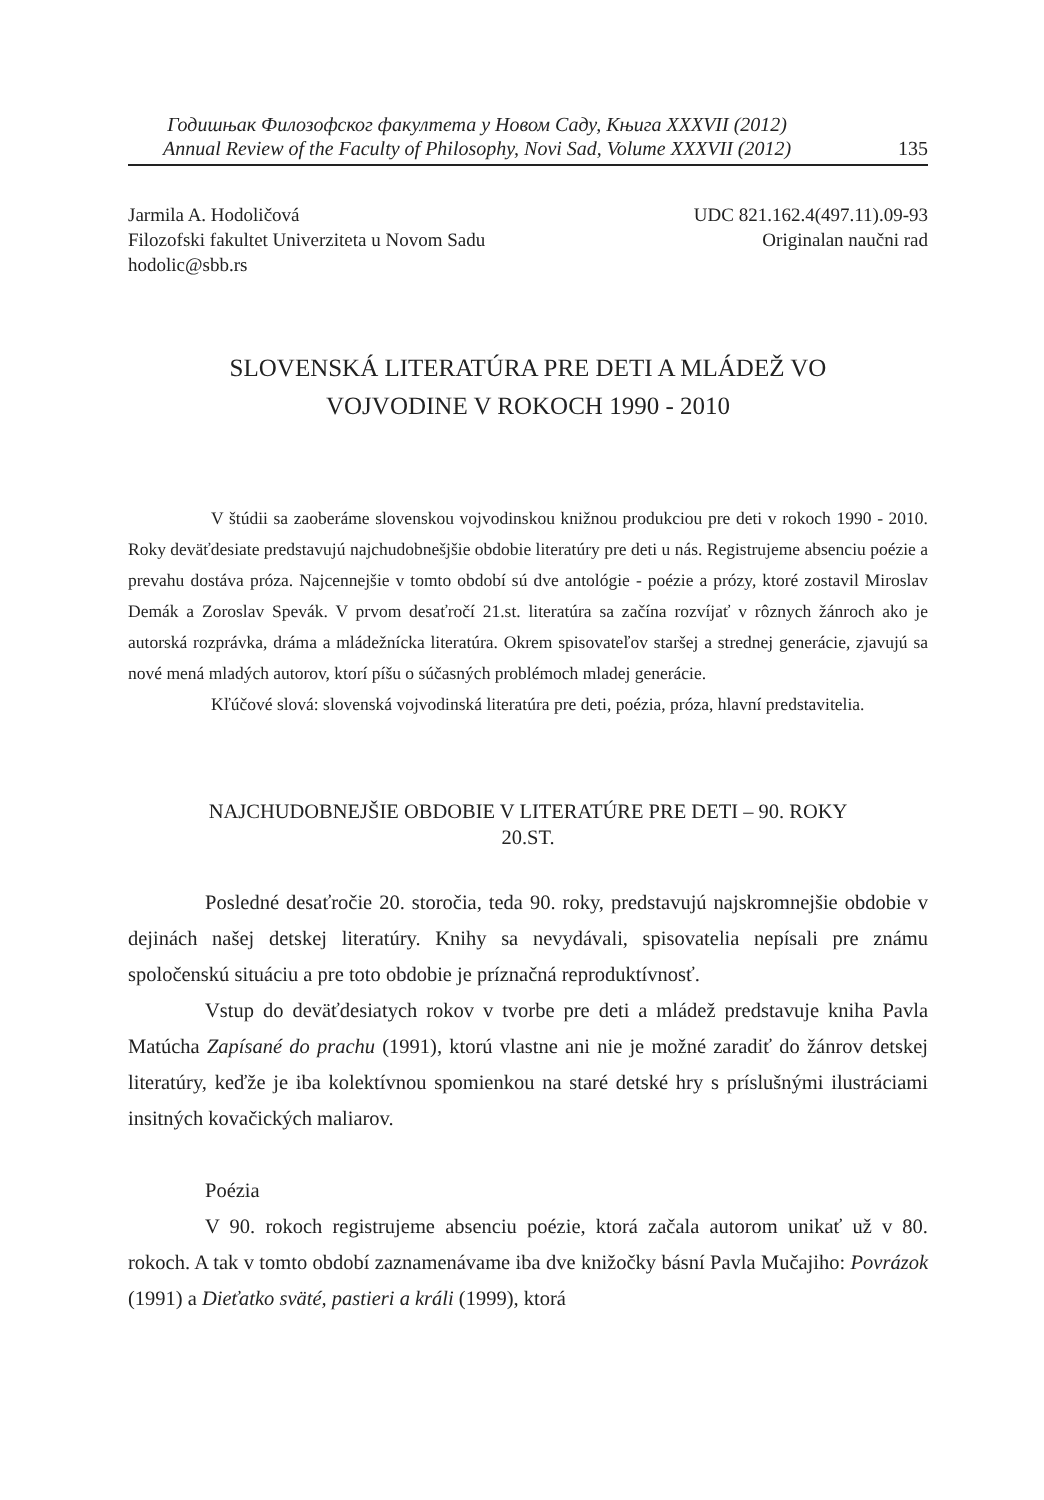Годишњак Филозофског факултета у Новом Саду, Књига XXXVII (2012)
Annual Review of the Faculty of Philosophy, Novi Sad, Volume XXXVII (2012)
135
Jarmila A. Hodoličová
Filozofski fakultet Univerziteta u Novom Sadu
hodolic@sbb.rs
UDC 821.162.4(497.11).09-93
Originalan naučni rad
SLOVENSKÁ LITERATÚRA PRE DETI A MLÁDEŽ VO
VOJVODINE V ROKOCH 1990 - 2010
V štúdii sa zaoberáme slovenskou vojvodinskou knižnou produkciou pre deti v rokoch 1990 - 2010. Roky deväťdesiate predstavujú najchudobnešjšie obdobie literatúry pre deti u nás. Registrujeme absenciu poézie a prevahu dostáva próza. Najcennejšie v tomto období sú dve antológie - poézie a prózy, ktoré zostavil Miroslav Demák a Zoroslav Spevák. V prvom desaťročí 21.st. literatúra sa začína rozvíjať v rôznych žánroch ako je autorská rozprávka, dráma a mládežnícka literatúra. Okrem spisovateľov staršej a strednej generácie, zjavujú sa nové mená mladých autorov, ktorí píšu o súčasných problémoch mladej generácie.
Kľúčové slová: slovenská vojvodinská literatúra pre deti, poézia, próza, hlavní predstavitelia.
NAJCHUDOBNEJŠIE OBDOBIE V LITERATÚRE PRE DETI – 90. ROKY
20.ST.
Posledné desaťročie 20. storočia, teda 90. roky, predstavujú najskromnejšie obdobie v dejinách našej detskej literatúry. Knihy sa nevydávali, spisovatelia nepísali pre známu spoločenskú situáciu a pre toto obdobie je príznačná reproduktívnosť.
Vstup do deväťdesiatych rokov v tvorbe pre deti a mládež predstavuje kniha Pavla Matúcha Zapísané do prachu (1991), ktorú vlastne ani nie je možné zaradiť do žánrov detskej literatúry, keďže je iba kolektívnou spomienkou na staré detské hry s príslušnými ilustráciami insitných kovačických maliarov.
Poézia
V 90. rokoch registrujeme absenciu poézie, ktorá začala autorom unikať už v 80. rokoch. A tak v tomto období zaznamenávame iba dve knižočky básní Pavla Mučajiho: Povrázok (1991) a Dieťatko sväté, pastieri a králi (1999), ktorá